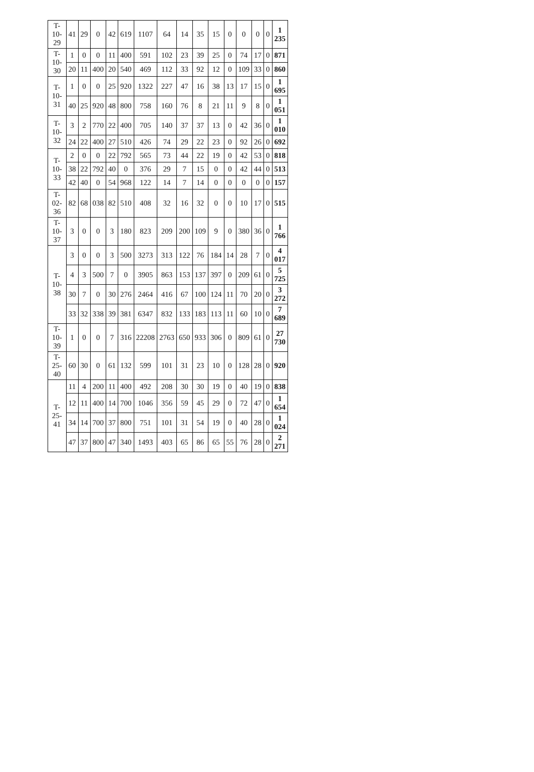| T-10-29 | 41 | 29 | 0 | 42 | 619 | 1107 | 64 | 14 | 35 | 15 | 0 | 0 | 0 | 0 | 1 235 |
| T-10-30 | 1 | 0 | 0 | 11 | 400 | 591 | 102 | 23 | 39 | 25 | 0 | 74 | 17 | 0 | 871 |
| | 20 | 11 | 400 | 20 | 540 | 469 | 112 | 33 | 92 | 12 | 0 | 109 | 33 | 0 | 860 |
| T-10-31 | 1 | 0 | 0 | 25 | 920 | 1322 | 227 | 47 | 16 | 38 | 13 | 17 | 15 | 0 | 1 695 |
| | 40 | 25 | 920 | 48 | 800 | 758 | 160 | 76 | 8 | 21 | 11 | 9 | 8 | 0 | 1 051 |
| T-10-32 | 3 | 2 | 770 | 22 | 400 | 705 | 140 | 37 | 37 | 13 | 0 | 42 | 36 | 0 | 1 010 |
| | 24 | 22 | 400 | 27 | 510 | 426 | 74 | 29 | 22 | 23 | 0 | 92 | 26 | 0 | 692 |
| T-10-33 | 2 | 0 | 0 | 22 | 792 | 565 | 73 | 44 | 22 | 19 | 0 | 42 | 53 | 0 | 818 |
| | 38 | 22 | 792 | 40 | 0 | 376 | 29 | 7 | 15 | 0 | 0 | 42 | 44 | 0 | 513 |
| | 42 | 40 | 0 | 54 | 968 | 122 | 14 | 7 | 14 | 0 | 0 | 0 | 0 | 0 | 157 |
| T-02-36 | 82 | 68 | 038 | 82 | 510 | 408 | 32 | 16 | 32 | 0 | 0 | 10 | 17 | 0 | 515 |
| T-10-37 | 3 | 0 | 0 | 3 | 180 | 823 | 209 | 200 | 109 | 9 | 0 | 380 | 36 | 0 | 1 766 |
| T-10-38 | 3 | 0 | 0 | 3 | 500 | 3273 | 313 | 122 | 76 | 184 | 14 | 28 | 7 | 0 | 4 017 |
| | 4 | 3 | 500 | 7 | 0 | 3905 | 863 | 153 | 137 | 397 | 0 | 209 | 61 | 0 | 5 725 |
| | 30 | 7 | 0 | 30 | 276 | 2464 | 416 | 67 | 100 | 124 | 11 | 70 | 20 | 0 | 3 272 |
| | 33 | 32 | 338 | 39 | 381 | 6347 | 832 | 133 | 183 | 113 | 11 | 60 | 10 | 0 | 7 689 |
| T-10-39 | 1 | 0 | 0 | 7 | 316 | 22208 | 2763 | 650 | 933 | 306 | 0 | 809 | 61 | 0 | 27 730 |
| T-25-40 | 60 | 30 | 0 | 61 | 132 | 599 | 101 | 31 | 23 | 10 | 0 | 128 | 28 | 0 | 920 |
| T-25-41 | 11 | 4 | 200 | 11 | 400 | 492 | 208 | 30 | 30 | 19 | 0 | 40 | 19 | 0 | 838 |
| | 12 | 11 | 400 | 14 | 700 | 1046 | 356 | 59 | 45 | 29 | 0 | 72 | 47 | 0 | 1 654 |
| | 34 | 14 | 700 | 37 | 800 | 751 | 101 | 31 | 54 | 19 | 0 | 40 | 28 | 0 | 1 024 |
| | 47 | 37 | 800 | 47 | 340 | 1493 | 403 | 65 | 86 | 65 | 55 | 76 | 28 | 0 | 2 271 |